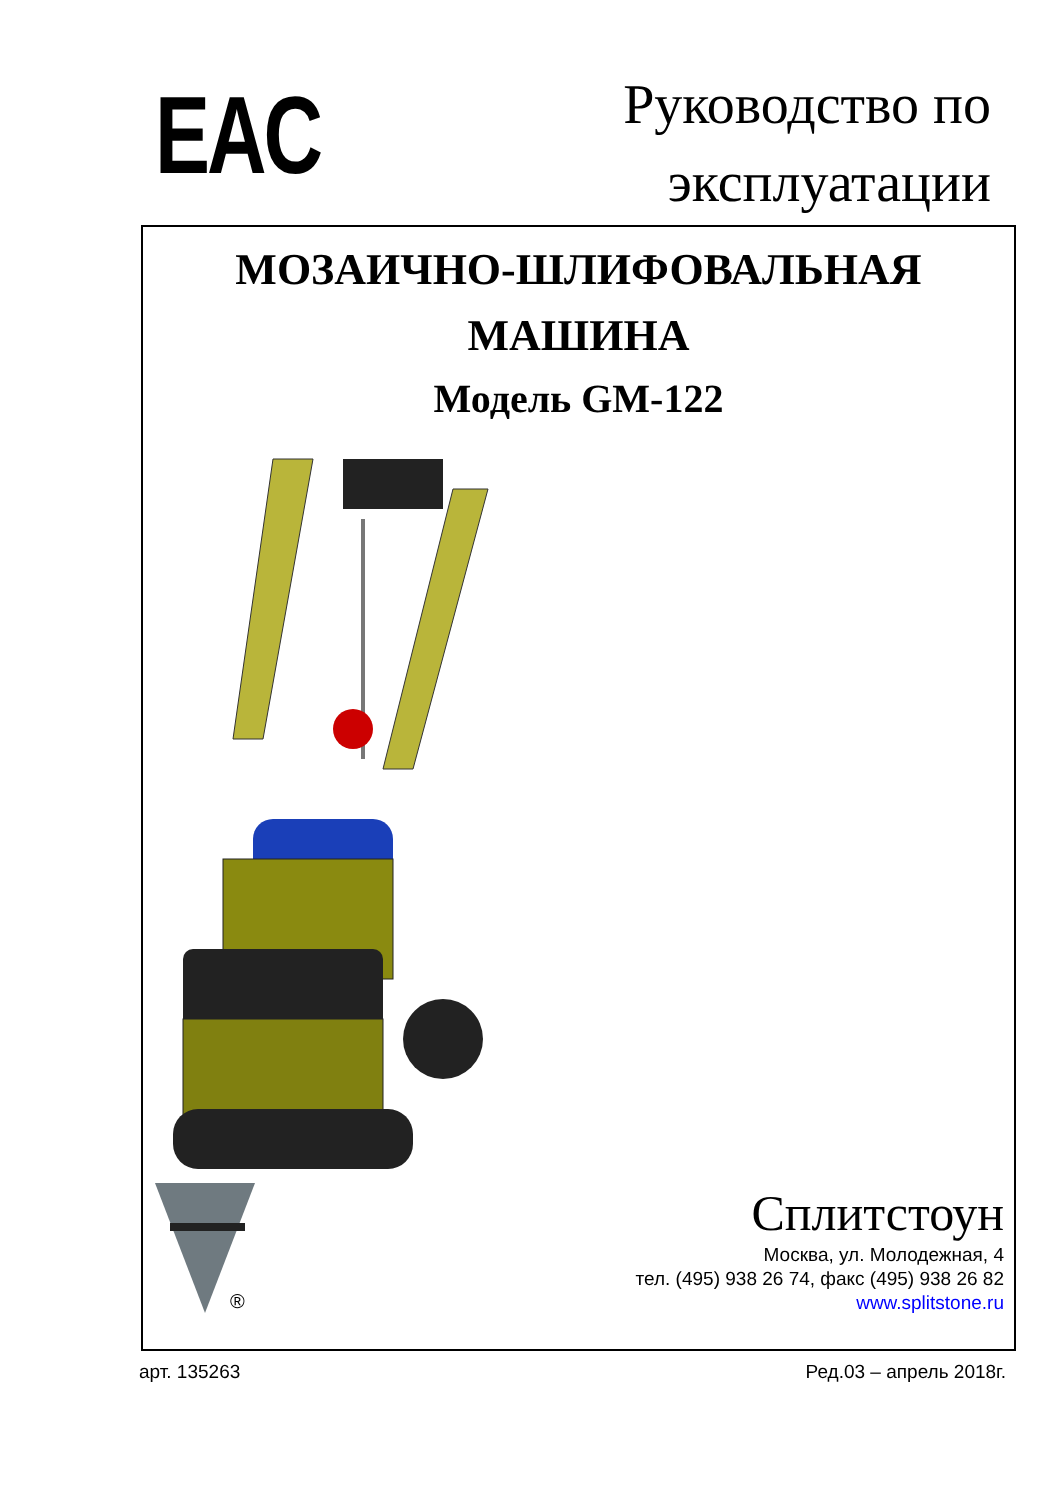EAC
Руководство по
эксплуатации
МОЗАИЧНО-ШЛИФОВАЛЬНАЯ
МАШИНА
Модель GM-122
®
Сплитстоун
Москва, ул. Молодежная, 4
тел. (495) 938 26 74, факс (495) 938 26 82
www.splitstone.ru
арт. 135263 Ред.03 – апрель 2018г.